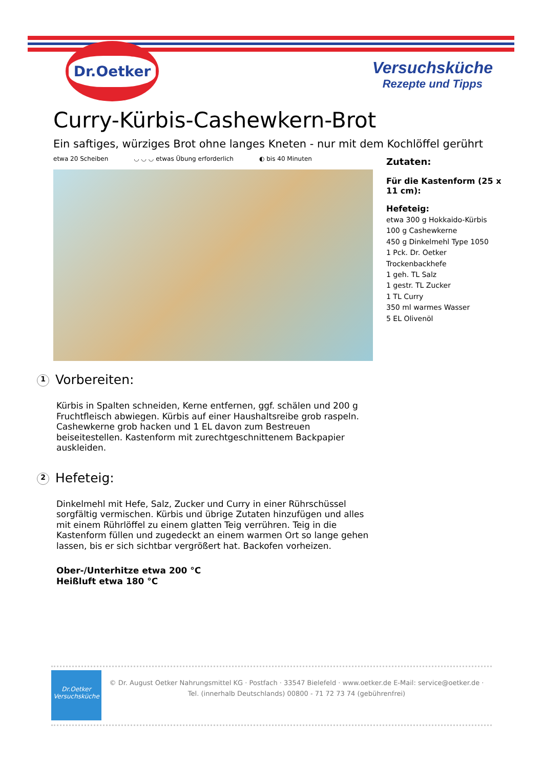Dr.Oetker
Versuchsküche
Rezepte und Tipps
Curry-Kürbis-Cashewkern-Brot
Ein saftiges, würziges Brot ohne langes Kneten - nur mit dem Kochlöffel gerührt
etwa 20 Scheiben ◡ ◡ ◡ etwas Übung erforderlich ◐ bis 40 Minuten
Zutaten:
Für die Kastenform (25 x 11 cm):
Hefeteig:
etwa 300 g Hokkaido-Kürbis
100 g Cashewkerne
450 g Dinkelmehl Type 1050
1 Pck. Dr. Oetker Trockenbackhefe
1 geh. TL Salz
1 gestr. TL Zucker
1 TL Curry
350 ml warmes Wasser
5 EL Olivenöl
1 Vorbereiten:
Kürbis in Spalten schneiden, Kerne entfernen, ggf. schälen und 200 g Fruchtfleisch abwiegen. Kürbis auf einer Haushaltsreibe grob raspeln. Cashewkerne grob hacken und 1 EL davon zum Bestreuen beiseitestellen. Kastenform mit zurechtgeschnittenem Backpapier auskleiden.
2 Hefeteig:
Dinkelmehl mit Hefe, Salz, Zucker und Curry in einer Rührschüssel sorgfältig vermischen. Kürbis und übrige Zutaten hinzufügen und alles mit einem Rührlöffel zu einem glatten Teig verrühren. Teig in die Kastenform füllen und zugedeckt an einem warmen Ort so lange gehen lassen, bis er sich sichtbar vergrößert hat. Backofen vorheizen.
Ober-/Unterhitze etwa 200 °C
Heißluft etwa 180 °C
Dr.Oetker
Versuchsküche
© Dr. August Oetker Nahrungsmittel KG · Postfach · 33547 Bielefeld · www.oetker.de E-Mail: service@oetker.de ·
Tel. (innerhalb Deutschlands) 00800 - 71 72 73 74 (gebührenfrei)